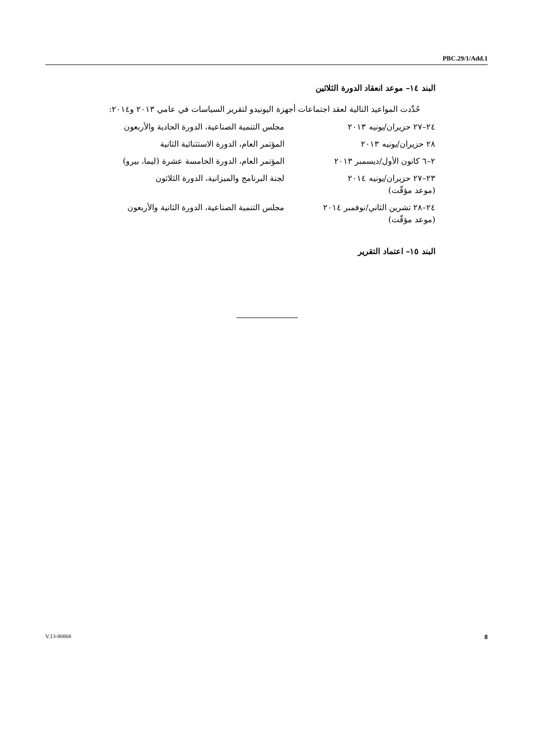PBC.29/1/Add.1
البند ١٤– موعد انعقاد الدورة الثلاثين
حُدِّدت المواعيد التالية لعقد اجتماعات أجهزة اليونيدو لتقرير السياسات في عامي ٢٠١٣ و٢٠١٤:
| ٢٤–٢٧ حزيران/يونيه ٢٠١٣ | مجلس التنمية الصناعية، الدورة الحادية والأربعون |
| ٢٨ حزيران/يونيه ٢٠١٣ | المؤتمر العام، الدورة الاستثنائية الثانية |
| ٢–٦ كانون الأول/ديسمبر ٢٠١٣ | المؤتمر العام، الدورة الخامسة عشرة (ليما، بيرو) |
| ٢٣–٢٧ حزيران/يونيه ٢٠١٤ (موعد مؤقّت) | لجنة البرنامج والميزانية، الدورة الثلاثون |
| ٢٤–٢٨ تشرين الثاني/نوفمبر ٢٠١٤ (موعد مؤقّت) | مجلس التنمية الصناعية، الدورة الثانية والأربعون |
البند ١٥– اعتماد التقرير
V.13-80868 8